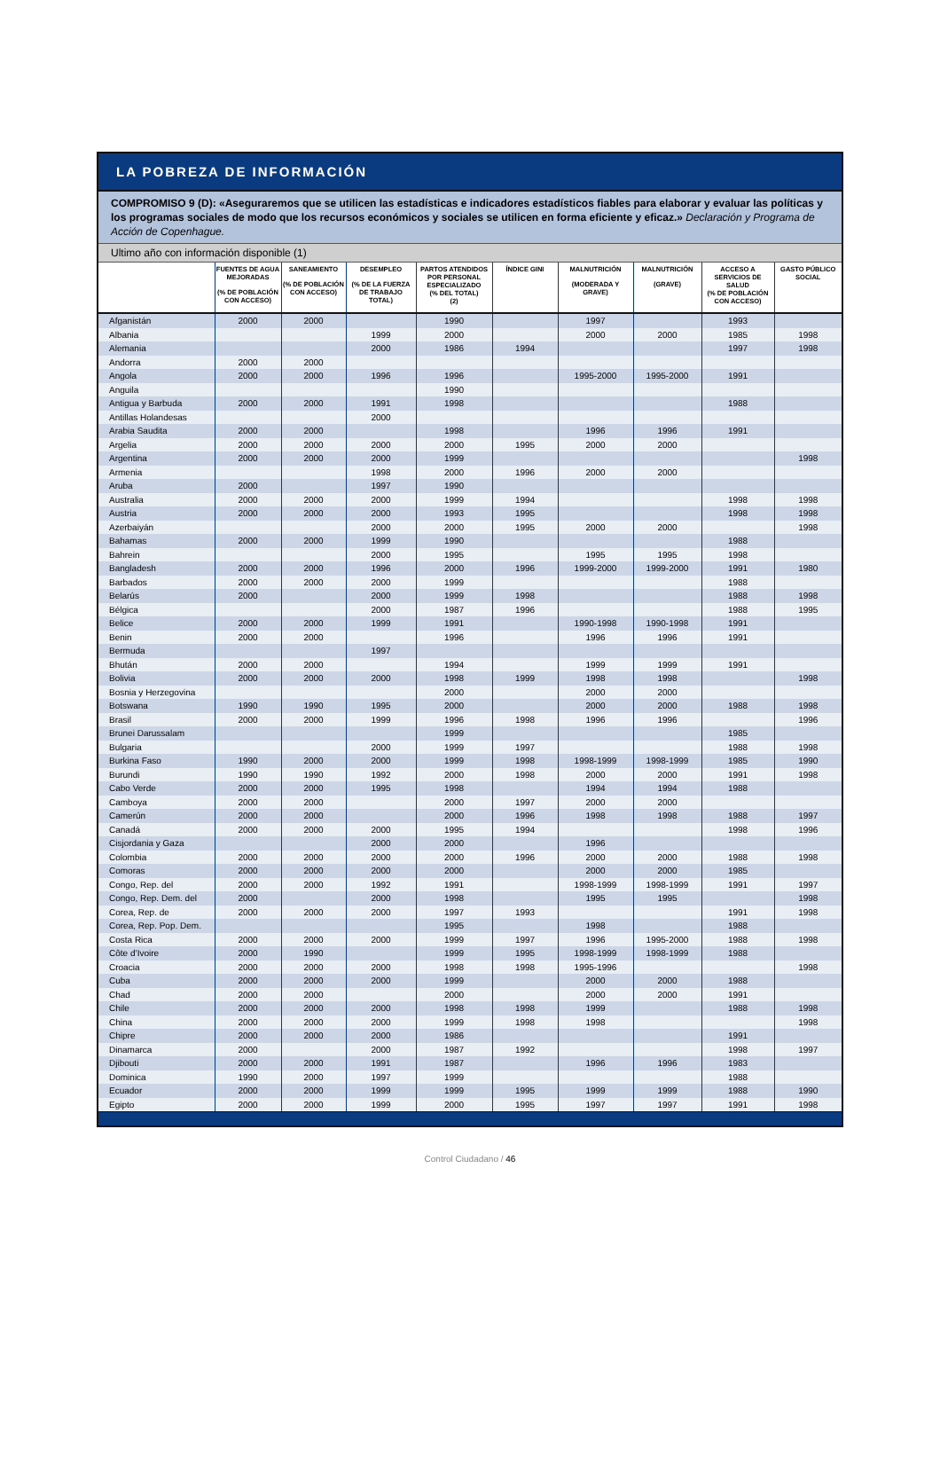LA POBREZA DE INFORMACIÓN
COMPROMISO 9 (D): «Aseguraremos que se utilicen las estadísticas e indicadores estadísticos fiables para elaborar y evaluar las políticas y los programas sociales de modo que los recursos económicos y sociales se utilicen en forma eficiente y eficaz.» Declaración y Programa de Acción de Copenhague.
Ultimo año con información disponible (1)
| | FUENTES DE AGUA MEJORADAS (% DE POBLACIÓN CON ACCESO) | SANEAMIENTO (% DE POBLACIÓN CON ACCESO) | DESEMPLEO (% DE LA FUERZA DE TRABAJO TOTAL) | PARTOS ATENDIDOS POR PERSONAL ESPECIALIZADO (% DEL TOTAL) (2) | ÍNDICE GINI | MALNUTRICIÓN (MODERADA Y GRAVE) | MALNUTRICIÓN (GRAVE) | ACCESO A SERVICIOS DE SALUD (% DE POBLACIÓN CON ACCESO) | GASTO PÚBLICO SOCIAL |
| --- | --- | --- | --- | --- | --- | --- | --- | --- | --- |
| Afganistán | 2000 | 2000 | | 1990 | | 1997 | | 1993 | |
| Albania | | | 1999 | 2000 | | 2000 | 2000 | 1985 | 1998 |
| Alemania | | | 2000 | 1986 | 1994 | | | 1997 | 1998 |
| Andorra | 2000 | 2000 | | | | | | | |
| Angola | 2000 | 2000 | 1996 | 1996 | | 1995-2000 | 1995-2000 | 1991 | |
| Anguila | | | | 1990 | | | | | |
| Antigua y Barbuda | 2000 | 2000 | 1991 | 1998 | | | | 1988 | |
| Antillas Holandesas | | | 2000 | | | | | | |
| Arabia Saudita | 2000 | 2000 | | 1998 | | 1996 | 1996 | 1991 | |
| Argelia | 2000 | 2000 | 2000 | 2000 | 1995 | 2000 | 2000 | | |
| Argentina | 2000 | 2000 | 2000 | 1999 | | | | | 1998 |
| Armenia | | | 1998 | 2000 | 1996 | 2000 | 2000 | | |
| Aruba | 2000 | | 1997 | 1990 | | | | | |
| Australia | 2000 | 2000 | 2000 | 1999 | 1994 | | | 1998 | 1998 |
| Austria | 2000 | 2000 | 2000 | 1993 | 1995 | | | 1998 | 1998 |
| Azerbaiyán | | | 2000 | 2000 | 1995 | 2000 | 2000 | | 1998 |
| Bahamas | 2000 | 2000 | 1999 | 1990 | | | | 1988 | |
| Bahrein | | | 2000 | 1995 | | 1995 | 1995 | 1998 | |
| Bangladesh | 2000 | 2000 | 1996 | 2000 | 1996 | 1999-2000 | 1999-2000 | 1991 | 1980 |
| Barbados | 2000 | 2000 | 2000 | 1999 | | | | 1988 | |
| Belarús | 2000 | | 2000 | 1999 | 1998 | | | 1988 | 1998 |
| Bélgica | | | 2000 | 1987 | 1996 | | | 1988 | 1995 |
| Belice | 2000 | 2000 | 1999 | 1991 | | 1990-1998 | 1990-1998 | 1991 | |
| Benin | 2000 | 2000 | | 1996 | | 1996 | 1996 | 1991 | |
| Bermuda | | | 1997 | | | | | | |
| Bhután | 2000 | 2000 | | 1994 | | 1999 | 1999 | 1991 | |
| Bolivia | 2000 | 2000 | 2000 | 1998 | 1999 | 1998 | 1998 | | 1998 |
| Bosnia y Herzegovina | | | | 2000 | | 2000 | 2000 | | |
| Botswana | 1990 | 1990 | 1995 | 2000 | | 2000 | 2000 | 1988 | 1998 |
| Brasil | 2000 | 2000 | 1999 | 1996 | 1998 | 1996 | 1996 | | 1996 |
| Brunei Darussalam | | | | 1999 | | | | 1985 | |
| Bulgaria | | | 2000 | 1999 | 1997 | | | 1988 | 1998 |
| Burkina Faso | 1990 | 2000 | 2000 | 1999 | 1998 | 1998-1999 | 1998-1999 | 1985 | 1990 |
| Burundi | 1990 | 1990 | 1992 | 2000 | 1998 | 2000 | 2000 | 1991 | 1998 |
| Cabo Verde | 2000 | 2000 | 1995 | 1998 | | 1994 | 1994 | 1988 | |
| Camboya | 2000 | 2000 | | 2000 | 1997 | 2000 | 2000 | | |
| Camerún | 2000 | 2000 | | 2000 | 1996 | 1998 | 1998 | 1988 | 1997 |
| Canadá | 2000 | 2000 | 2000 | 1995 | 1994 | | | 1998 | 1996 |
| Cisjordania y Gaza | | | 2000 | 2000 | | 1996 | | | |
| Colombia | 2000 | 2000 | 2000 | 2000 | 1996 | 2000 | 2000 | 1988 | 1998 |
| Comoras | 2000 | 2000 | 2000 | 2000 | | 2000 | 2000 | 1985 | |
| Congo, Rep. del | 2000 | 2000 | 1992 | 1991 | | 1998-1999 | 1998-1999 | 1991 | 1997 |
| Congo, Rep. Dem. del | 2000 | | 2000 | 1998 | | 1995 | 1995 | | 1998 |
| Corea, Rep. de | 2000 | 2000 | 2000 | 1997 | 1993 | | | 1991 | 1998 |
| Corea, Rep. Pop. Dem. | | | | 1995 | | 1998 | | 1988 | |
| Costa Rica | 2000 | 2000 | 2000 | 1999 | 1997 | 1996 | 1995-2000 | 1988 | 1998 |
| Côte d’Ivoire | 2000 | 1990 | | 1999 | 1995 | 1998-1999 | 1998-1999 | 1988 | |
| Croacia | 2000 | 2000 | 2000 | 1998 | 1998 | 1995-1996 | | | 1998 |
| Cuba | 2000 | 2000 | 2000 | 1999 | | 2000 | 2000 | 1988 | |
| Chad | 2000 | 2000 | | 2000 | | 2000 | 2000 | 1991 | |
| Chile | 2000 | 2000 | 2000 | 1998 | 1998 | 1999 | | 1988 | 1998 |
| China | 2000 | 2000 | 2000 | 1999 | 1998 | 1998 | | | 1998 |
| Chipre | 2000 | 2000 | 2000 | 1986 | | | | 1991 | |
| Dinamarca | 2000 | | 2000 | 1987 | 1992 | | | 1998 | 1997 |
| Djibouti | 2000 | 2000 | 1991 | 1987 | | 1996 | 1996 | 1983 | |
| Dominica | 1990 | 2000 | 1997 | 1999 | | | | 1988 | |
| Ecuador | 2000 | 2000 | 1999 | 1999 | 1995 | 1999 | 1999 | 1988 | 1990 |
| Egipto | 2000 | 2000 | 1999 | 2000 | 1995 | 1997 | 1997 | 1991 | 1998 |
Control Ciudadano / 46